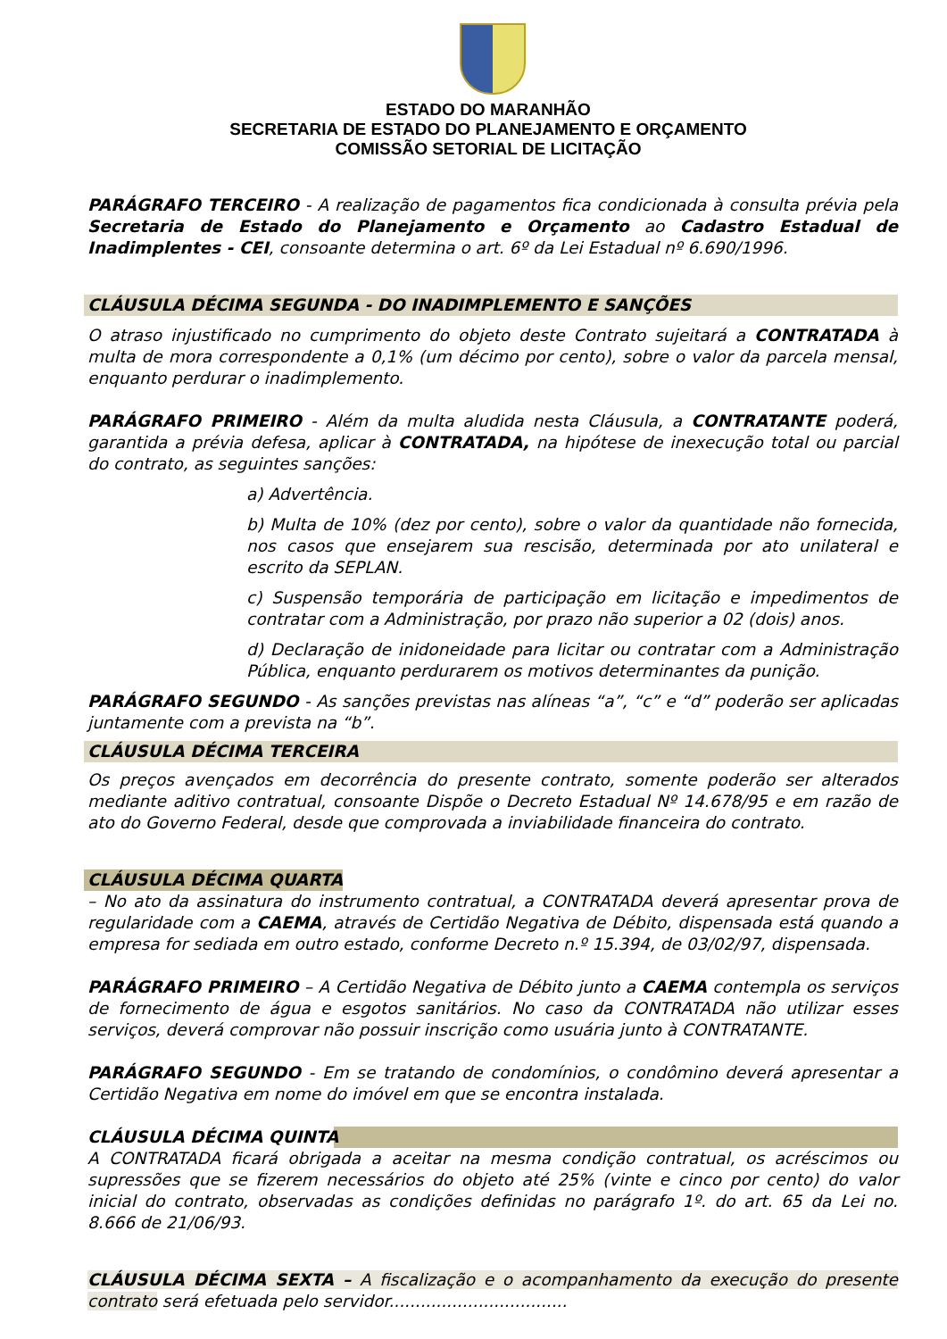ESTADO DO MARANHÃO
SECRETARIA DE ESTADO DO PLANEJAMENTO E ORÇAMENTO
COMISSÃO SETORIAL DE LICITAÇÃO
PARÁGRAFO TERCEIRO - A realização de pagamentos fica condicionada à consulta prévia pela Secretaria de Estado do Planejamento e Orçamento ao Cadastro Estadual de Inadimplentes - CEI, consoante determina o art. 6º da Lei Estadual nº 6.690/1996.
CLÁUSULA DÉCIMA SEGUNDA - DO INADIMPLEMENTO E SANÇÕES
O atraso injustificado no cumprimento do objeto deste Contrato sujeitará a CONTRATADA à multa de mora correspondente a 0,1% (um décimo por cento), sobre o valor da parcela mensal, enquanto perdurar o inadimplemento.
PARÁGRAFO PRIMEIRO - Além da multa aludida nesta Cláusula, a CONTRATANTE poderá, garantida a prévia defesa, aplicar à CONTRATADA, na hipótese de inexecução total ou parcial do contrato, as seguintes sanções:
a) Advertência.
b) Multa de 10% (dez por cento), sobre o valor da quantidade não fornecida, nos casos que ensejarem sua rescisão, determinada por ato unilateral e escrito da SEPLAN.
c) Suspensão temporária de participação em licitação e impedimentos de contratar com a Administração, por prazo não superior a 02 (dois) anos.
d) Declaração de inidoneidade para licitar ou contratar com a Administração Pública, enquanto perdurarem os motivos determinantes da punição.
PARÁGRAFO SEGUNDO - As sanções previstas nas alíneas “a”, “c” e “d” poderão ser aplicadas juntamente com a prevista na “b”.
CLÁUSULA DÉCIMA TERCEIRA
Os preços avençados em decorrência do presente contrato, somente poderão ser alterados mediante aditivo contratual, consoante Dispõe o Decreto Estadual Nº 14.678/95 e em razão de ato do Governo Federal, desde que comprovada a inviabilidade financeira do contrato.
CLÁUSULA DÉCIMA QUARTA
– No ato da assinatura do instrumento contratual, a CONTRATADA deverá apresentar prova de regularidade com a CAEMA, através de Certidão Negativa de Débito, dispensada está quando a empresa for sediada em outro estado, conforme Decreto n.º 15.394, de 03/02/97, dispensada.
PARÁGRAFO PRIMEIRO – A Certidão Negativa de Débito junto a CAEMA contempla os serviços de fornecimento de água e esgotos sanitários. No caso da CONTRATADA não utilizar esses serviços, deverá comprovar não possuir inscrição como usuária junto à CONTRATANTE.
PARÁGRAFO SEGUNDO - Em se tratando de condomínios, o condômino deverá apresentar a Certidão Negativa em nome do imóvel em que se encontra instalada.
CLÁUSULA DÉCIMA QUINTA
A CONTRATADA ficará obrigada a aceitar na mesma condição contratual, os acréscimos ou supressões que se fizerem necessários do objeto até 25% (vinte e cinco por cento) do valor inicial do contrato, observadas as condições definidas no parágrafo 1º. do art. 65 da Lei no. 8.666 de 21/06/93.
CLÁUSULA DÉCIMA SEXTA – A fiscalização e o acompanhamento da execução do presente contrato será efetuada pelo servidor..................................